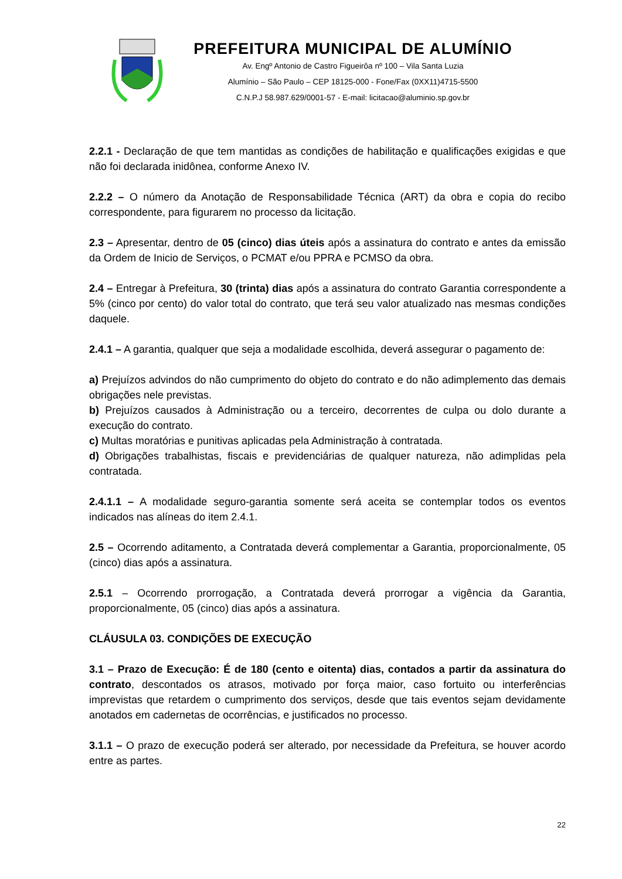PREFEITURA MUNICIPAL DE ALUMÍNIO
Av. Engº Antonio de Castro Figueirôa nº 100 – Vila Santa Luzia
Alumínio – São Paulo – CEP 18125-000 - Fone/Fax (0XX11)4715-5500
C.N.P.J 58.987.629/0001-57 - E-mail: licitacao@aluminio.sp.gov.br
2.2.1 - Declaração de que tem mantidas as condições de habilitação e qualificações exigidas e que não foi declarada inidônea, conforme Anexo IV.
2.2.2 – O número da Anotação de Responsabilidade Técnica (ART) da obra e copia do recibo correspondente, para figurarem no processo da licitação.
2.3 – Apresentar, dentro de 05 (cinco) dias úteis após a assinatura do contrato e antes da emissão da Ordem de Inicio de Serviços, o PCMAT e/ou PPRA e PCMSO da obra.
2.4 – Entregar à Prefeitura, 30 (trinta) dias após a assinatura do contrato Garantia correspondente a 5% (cinco por cento) do valor total do contrato, que terá seu valor atualizado nas mesmas condições daquele.
2.4.1 – A garantia, qualquer que seja a modalidade escolhida, deverá assegurar o pagamento de:
a) Prejuízos advindos do não cumprimento do objeto do contrato e do não adimplemento das demais obrigações nele previstas.
b) Prejuízos causados à Administração ou a terceiro, decorrentes de culpa ou dolo durante a execução do contrato.
c) Multas moratórias e punitivas aplicadas pela Administração à contratada.
d) Obrigações trabalhistas, fiscais e previdenciárias de qualquer natureza, não adimplidas pela contratada.
2.4.1.1 – A modalidade seguro-garantia somente será aceita se contemplar todos os eventos indicados nas alíneas do item 2.4.1.
2.5 – Ocorrendo aditamento, a Contratada deverá complementar a Garantia, proporcionalmente, 05 (cinco) dias após a assinatura.
2.5.1 – Ocorrendo prorrogação, a Contratada deverá prorrogar a vigência da Garantia, proporcionalmente, 05 (cinco) dias após a assinatura.
CLÁUSULA 03. CONDIÇÕES DE EXECUÇÃO
3.1 – Prazo de Execução: É de 180 (cento e oitenta) dias, contados a partir da assinatura do contrato, descontados os atrasos, motivado por força maior, caso fortuito ou interferências imprevistas que retardem o cumprimento dos serviços, desde que tais eventos sejam devidamente anotados em cadernetas de ocorrências, e justificados no processo.
3.1.1 – O prazo de execução poderá ser alterado, por necessidade da Prefeitura, se houver acordo entre as partes.
22